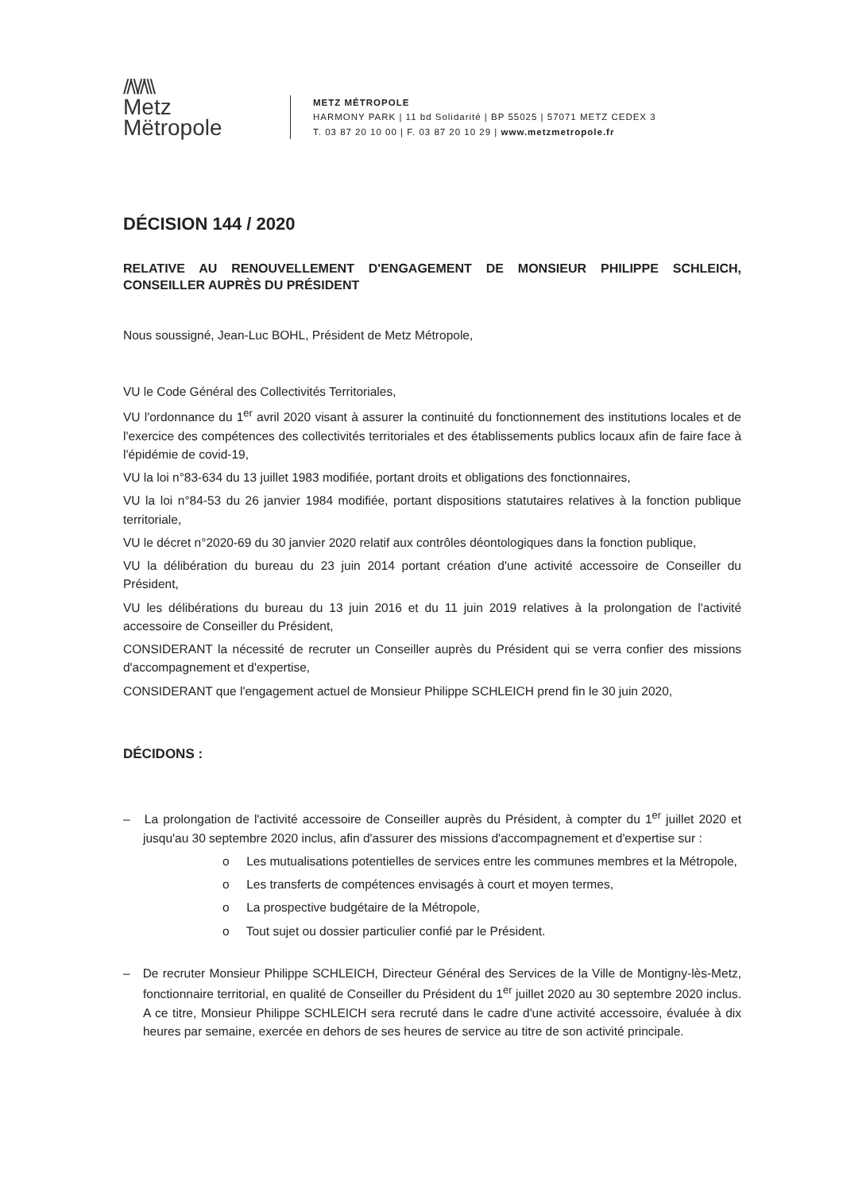//\\//\\\
Metz
Mëtropole
METZ MÉTROPOLE
HARMONY PARK | 11 bd Solidarité | BP 55025 | 57071 METZ CEDEX 3
T. 03 87 20 10 00 | F. 03 87 20 10 29 | www.metzmetropole.fr
DÉCISION 144 / 2020
RELATIVE AU RENOUVELLEMENT D'ENGAGEMENT DE MONSIEUR PHILIPPE SCHLEICH, CONSEILLER AUPRÈS DU PRÉSIDENT
Nous soussigné, Jean-Luc BOHL, Président de Metz Métropole,
VU le Code Général des Collectivités Territoriales,
VU l'ordonnance du 1<sup>er</sup> avril 2020 visant à assurer la continuité du fonctionnement des institutions locales et de l'exercice des compétences des collectivités territoriales et des établissements publics locaux afin de faire face à l'épidémie de covid-19,
VU la loi n°83-634 du 13 juillet 1983 modifiée, portant droits et obligations des fonctionnaires,
VU la loi n°84-53 du 26 janvier 1984 modifiée, portant dispositions statutaires relatives à la fonction publique territoriale,
VU le décret n°2020-69 du 30 janvier 2020 relatif aux contrôles déontologiques dans la fonction publique,
VU la délibération du bureau du 23 juin 2014 portant création d'une activité accessoire de Conseiller du Président,
VU les délibérations du bureau du 13 juin 2016 et du 11 juin 2019 relatives à la prolongation de l'activité accessoire de Conseiller du Président,
CONSIDERANT la nécessité de recruter un Conseiller auprès du Président qui se verra confier des missions d'accompagnement et d'expertise,
CONSIDERANT que l'engagement actuel de Monsieur Philippe SCHLEICH prend fin le 30 juin 2020,
DÉCIDONS :
– La prolongation de l'activité accessoire de Conseiller auprès du Président, à compter du 1<sup>er</sup> juillet 2020 et jusqu'au 30 septembre 2020 inclus, afin d'assurer des missions d'accompagnement et d'expertise sur :
o Les mutualisations potentielles de services entre les communes membres et la Métropole,
o Les transferts de compétences envisagés à court et moyen termes,
o La prospective budgétaire de la Métropole,
o Tout sujet ou dossier particulier confié par le Président.
– De recruter Monsieur Philippe SCHLEICH, Directeur Général des Services de la Ville de Montigny-lès-Metz, fonctionnaire territorial, en qualité de Conseiller du Président du 1<sup>er</sup> juillet 2020 au 30 septembre 2020 inclus. A ce titre, Monsieur Philippe SCHLEICH sera recruté dans le cadre d'une activité accessoire, évaluée à dix heures par semaine, exercée en dehors de ses heures de service au titre de son activité principale.